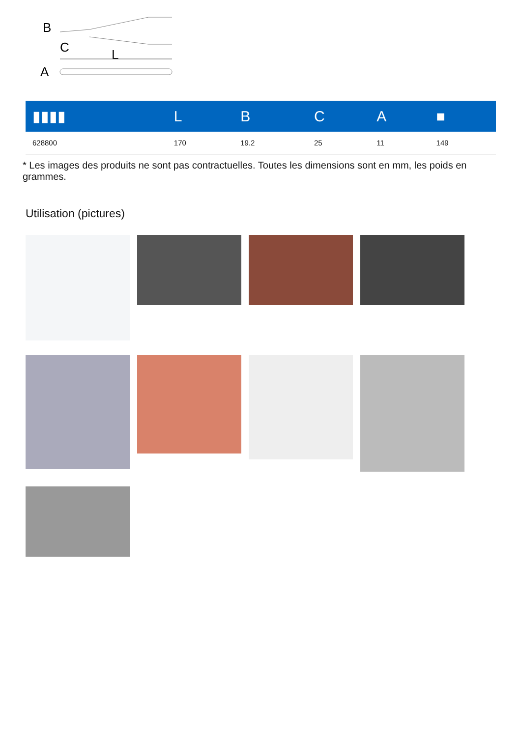B
C
L
A
| ▮▮▮▮ | L | B | C | A | ■ |
| --- | --- | --- | --- | --- | --- |
| 628800 | 170 | 19.2 | 25 | 11 | 149 |
* Les images des produits ne sont pas contractuelles. Toutes les dimensions sont en mm, les poids en grammes.
Utilisation (pictures)